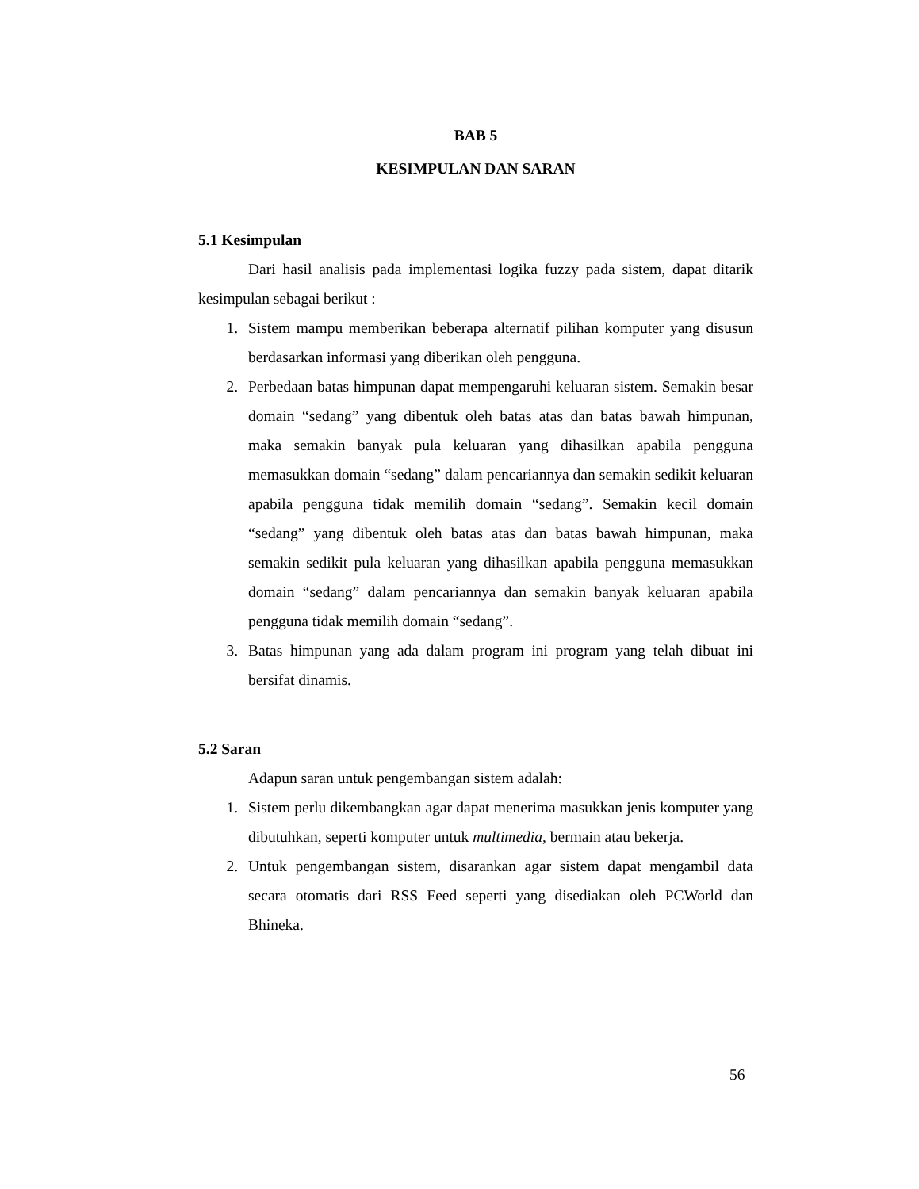BAB 5
KESIMPULAN DAN SARAN
5.1 Kesimpulan
Dari hasil analisis pada implementasi logika fuzzy pada sistem, dapat ditarik kesimpulan sebagai berikut :
1. Sistem mampu memberikan beberapa alternatif pilihan komputer yang disusun berdasarkan informasi yang diberikan oleh pengguna.
2. Perbedaan batas himpunan dapat mempengaruhi keluaran sistem. Semakin besar domain “sedang” yang dibentuk oleh batas atas dan batas bawah himpunan, maka semakin banyak pula keluaran yang dihasilkan apabila pengguna memasukkan domain “sedang” dalam pencariannya dan semakin sedikit keluaran apabila pengguna tidak memilih domain “sedang”. Semakin kecil domain “sedang” yang dibentuk oleh batas atas dan batas bawah himpunan, maka semakin sedikit pula keluaran yang dihasilkan apabila pengguna memasukkan domain “sedang” dalam pencariannya dan semakin banyak keluaran apabila pengguna tidak memilih domain “sedang”.
3. Batas himpunan yang ada dalam program ini program yang telah dibuat ini bersifat dinamis.
5.2 Saran
Adapun saran untuk pengembangan sistem adalah:
1. Sistem perlu dikembangkan agar dapat menerima masukkan jenis komputer yang dibutuhkan, seperti komputer untuk multimedia, bermain atau bekerja.
2. Untuk pengembangan sistem, disarankan agar sistem dapat mengambil data secara otomatis dari RSS Feed seperti yang disediakan oleh PCWorld dan Bhineka.
56